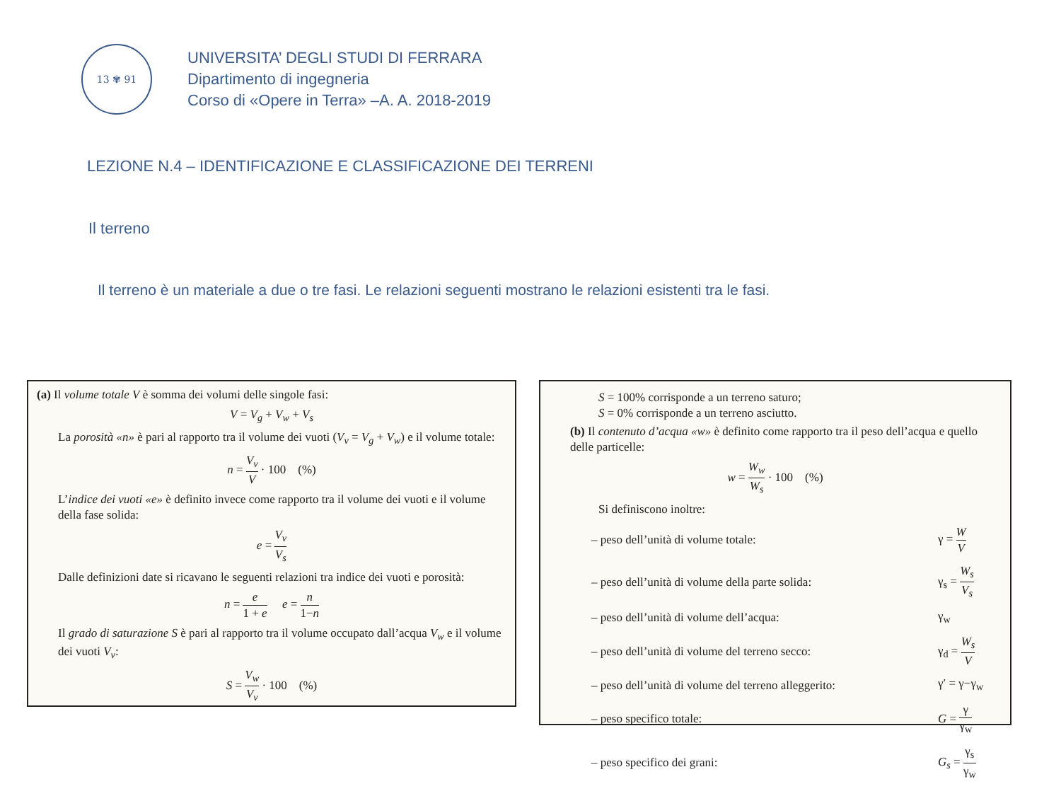13 ✾ 91
UNIVERSITA’ DEGLI STUDI DI FERRARA
Dipartimento di ingegneria
Corso di «Opere in Terra» –A. A. 2018-2019
LEZIONE N.4 – IDENTIFICAZIONE E CLASSIFICAZIONE DEI TERRENI
Il terreno
Il terreno è un materiale a due o tre fasi. Le relazioni seguenti mostrano le relazioni esistenti tra le fasi.
(a) Il volume totale V è somma dei volumi delle singole fasi:
V = V<sub>g</sub> + V<sub>w</sub> + V<sub>s</sub>
La porosità «n» è pari al rapporto tra il volume dei vuoti (V<sub>v</sub> = V<sub>g</sub> + V<sub>w</sub>) e il volume totale:
n = V<sub>v</sub> V · 100 (%)
L’indice dei vuoti «e» è definito invece come rapporto tra il volume dei vuoti e il volume della fase solida:
e = V<sub>v</sub> V<sub>s</sub>
Dalle definizioni date si ricavano le seguenti relazioni tra indice dei vuoti e porosità:
n = e 1 + e e = n 1−n
Il grado di saturazione S è pari al rapporto tra il volume occupato dall’acqua V<sub>w</sub> e il volume dei vuoti V<sub>v</sub>:
S = V<sub>w</sub> V<sub>v</sub> · 100 (%)
S = 100% corrisponde a un terreno saturo;
S = 0% corrisponde a un terreno asciutto.
(b) Il contenuto d’acqua «w» è definito come rapporto tra il peso dell’acqua e quello delle particelle:
w = W<sub>w</sub> W<sub>s</sub> · 100 (%)
Si definiscono inoltre:
– peso dell’unità di volume totale:
γ = W V
– peso dell’unità di volume della parte solida:
γ<sub>s</sub> = W<sub>s</sub> V<sub>s</sub>
– peso dell’unità di volume dell’acqua:
γ<sub>w</sub>
– peso dell’unità di volume del terreno secco:
γ<sub>d</sub> = W<sub>s</sub> V
– peso dell’unità di volume del terreno alleggerito:
γ′ = γ−γ<sub>w</sub>
– peso specifico totale: G = γ γ<sub>w</sub>
– peso specifico dei grani:
G<sub>s</sub> = γ<sub>s</sub> γ<sub>w</sub>